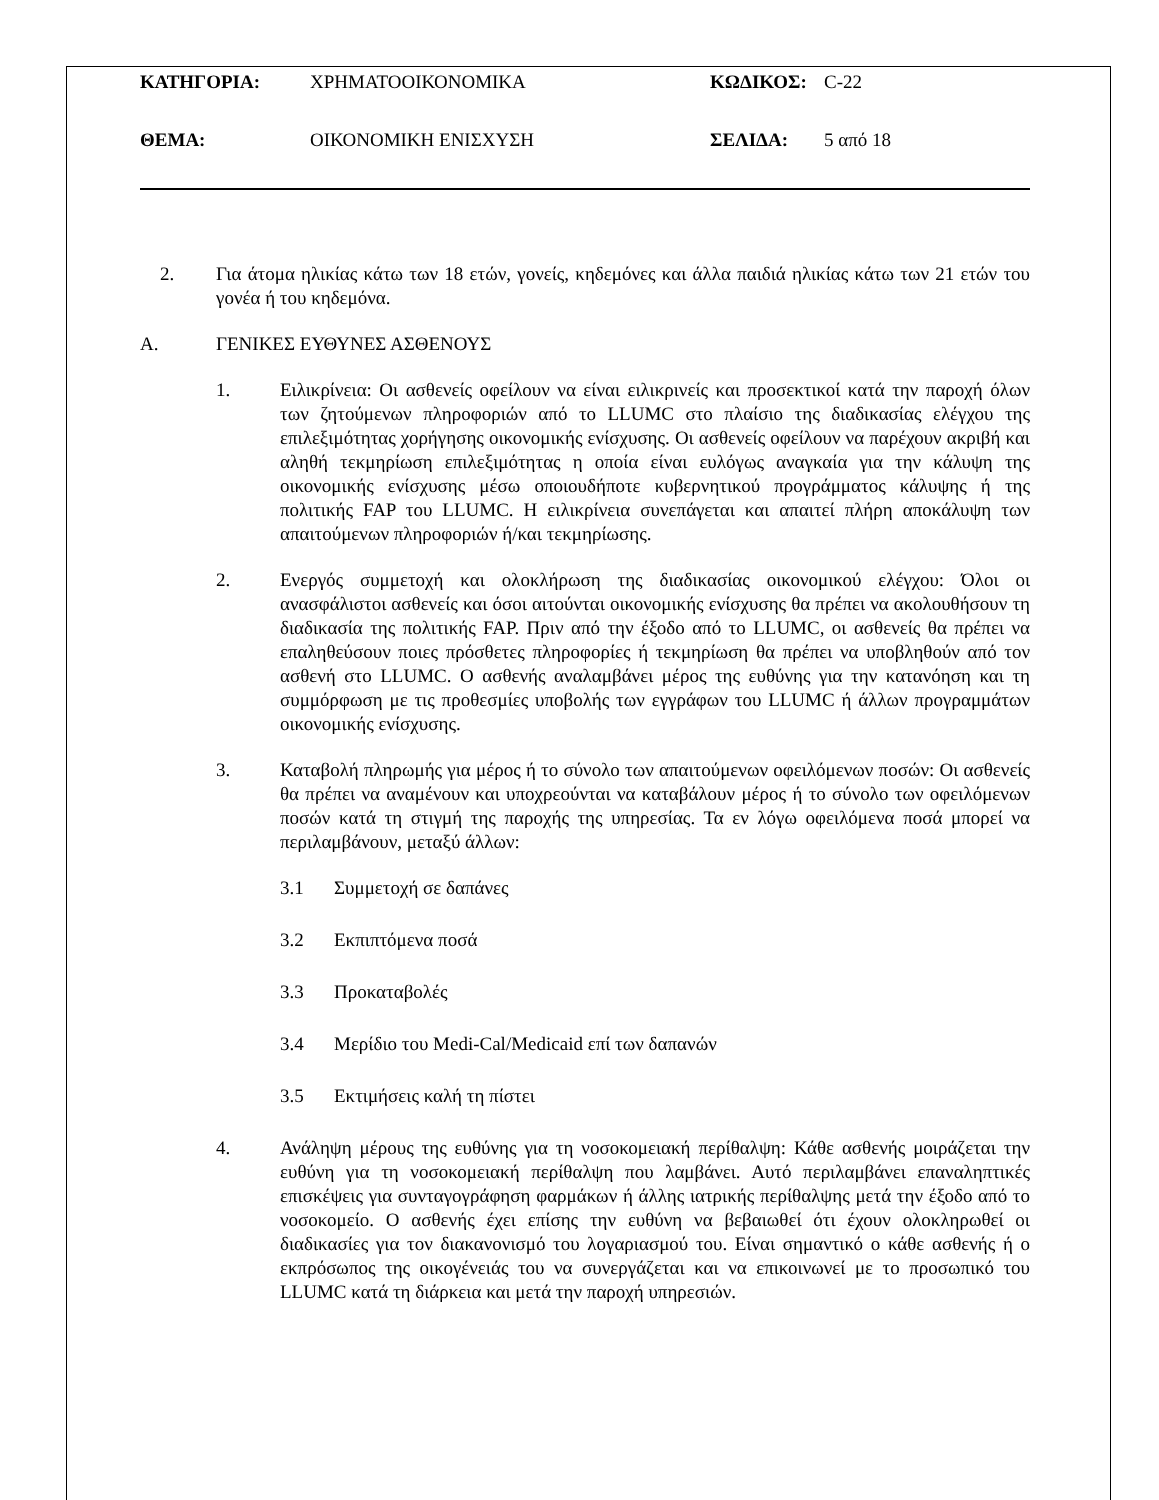ΚΑΤΗΓΟΡΙΑ: ΧΡΗΜΑΤΟΟΙΚΟΝΟΜΙΚΑ ΚΩΔΙΚΟΣ: C-22
ΘΕΜΑ: ΟΙΚΟΝΟΜΙΚΗ ΕΝΙΣΧΥΣΗ ΣΕΛΙΔΑ: 5 από 18
2. Για άτομα ηλικίας κάτω των 18 ετών, γονείς, κηδεμόνες και άλλα παιδιά ηλικίας κάτω των 21 ετών του γονέα ή του κηδεμόνα.
A. ΓΕΝΙΚΕΣ ΕΥΘΥΝΕΣ ΑΣΘΕΝΟΥΣ
1. Ειλικρίνεια: Οι ασθενείς οφείλουν να είναι ειλικρινείς και προσεκτικοί κατά την παροχή όλων των ζητούμενων πληροφοριών από το LLUMC στο πλαίσιο της διαδικασίας ελέγχου της επιλεξιμότητας χορήγησης οικονομικής ενίσχυσης. Οι ασθενείς οφείλουν να παρέχουν ακριβή και αληθή τεκμηρίωση επιλεξιμότητας η οποία είναι ευλόγως αναγκαία για την κάλυψη της οικονομικής ενίσχυσης μέσω οποιουδήποτε κυβερνητικού προγράμματος κάλυψης ή της πολιτικής FAP του LLUMC. Η ειλικρίνεια συνεπάγεται και απαιτεί πλήρη αποκάλυψη των απαιτούμενων πληροφοριών ή/και τεκμηρίωσης.
2. Ενεργός συμμετοχή και ολοκλήρωση της διαδικασίας οικονομικού ελέγχου: Όλοι οι ανασφάλιστοι ασθενείς και όσοι αιτούνται οικονομικής ενίσχυσης θα πρέπει να ακολουθήσουν τη διαδικασία της πολιτικής FAP. Πριν από την έξοδο από το LLUMC, οι ασθενείς θα πρέπει να επαληθεύσουν ποιες πρόσθετες πληροφορίες ή τεκμηρίωση θα πρέπει να υποβληθούν από τον ασθενή στο LLUMC. Ο ασθενής αναλαμβάνει μέρος της ευθύνης για την κατανόηση και τη συμμόρφωση με τις προθεσμίες υποβολής των εγγράφων του LLUMC ή άλλων προγραμμάτων οικονομικής ενίσχυσης.
3. Καταβολή πληρωμής για μέρος ή το σύνολο των απαιτούμενων οφειλόμενων ποσών: Οι ασθενείς θα πρέπει να αναμένουν και υποχρεούνται να καταβάλουν μέρος ή το σύνολο των οφειλόμενων ποσών κατά τη στιγμή της παροχής της υπηρεσίας. Τα εν λόγω οφειλόμενα ποσά μπορεί να περιλαμβάνουν, μεταξύ άλλων:
3.1 Συμμετοχή σε δαπάνες
3.2 Εκπιπτόμενα ποσά
3.3 Προκαταβολές
3.4 Μερίδιο του Medi-Cal/Medicaid επί των δαπανών
3.5 Εκτιμήσεις καλή τη πίστει
4. Ανάληψη μέρους της ευθύνης για τη νοσοκομειακή περίθαλψη: Κάθε ασθενής μοιράζεται την ευθύνη για τη νοσοκομειακή περίθαλψη που λαμβάνει. Αυτό περιλαμβάνει επαναληπτικές επισκέψεις για συνταγογράφηση φαρμάκων ή άλλης ιατρικής περίθαλψης μετά την έξοδο από το νοσοκομείο. Ο ασθενής έχει επίσης την ευθύνη να βεβαιωθεί ότι έχουν ολοκληρωθεί οι διαδικασίες για τον διακανονισμό του λογαριασμού του. Είναι σημαντικό ο κάθε ασθενής ή ο εκπρόσωπος της οικογένειάς του να συνεργάζεται και να επικοινωνεί με το προσωπικό του LLUMC κατά τη διάρκεια και μετά την παροχή υπηρεσιών.